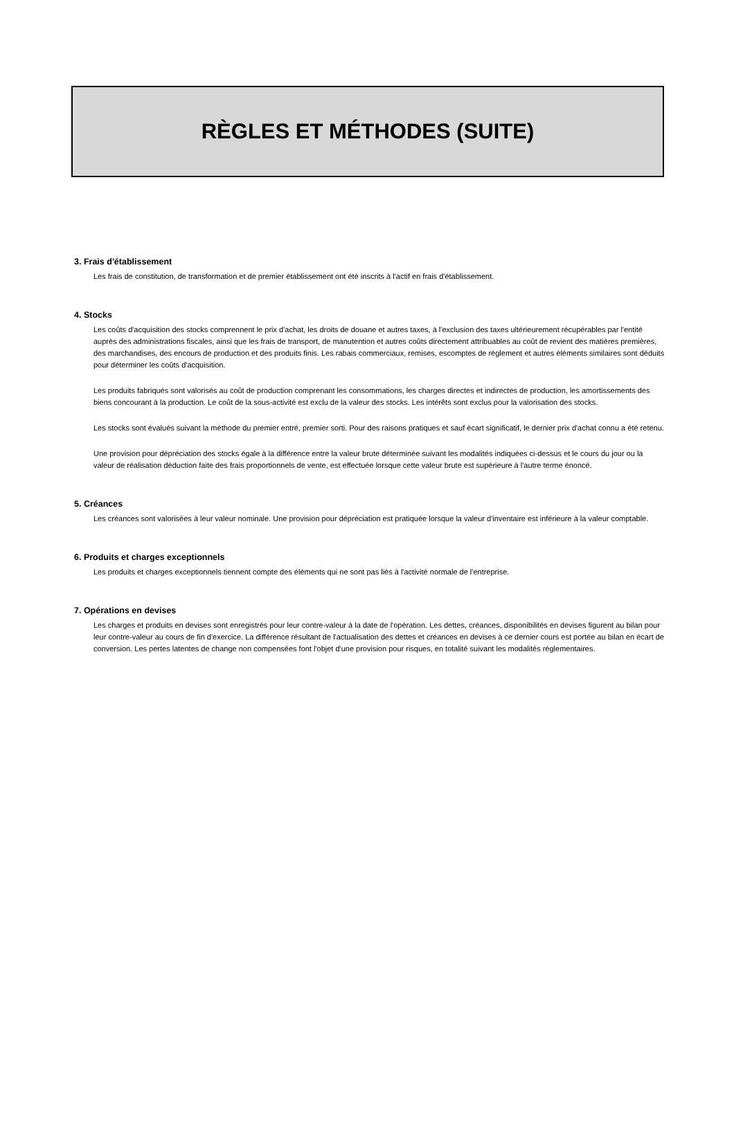RÈGLES ET MÉTHODES (SUITE)
3. Frais d'établissement
Les frais de constitution, de transformation et de premier établissement ont été inscrits à l'actif en frais d'établissement.
4. Stocks
Les coûts d'acquisition des stocks comprennent le prix d'achat, les droits de douane et autres taxes, à l'exclusion des taxes ultérieurement récupérables par l'entité auprès des administrations fiscales, ainsi que les frais de transport, de manutention et autres coûts directement attribuables au coût de revient des matières premières, des marchandises, des encours de production et des produits finis. Les rabais commerciaux, remises, escomptes de règlement et autres éléments similaires sont déduits pour déterminer les coûts d'acquisition.
Les produits fabriqués sont valorisés au coût de production comprenant les consommations, les charges directes et indirectes de production, les amortissements des biens concourant à la production. Le coût de la sous-activité est exclu de la valeur des stocks. Les intérêts sont exclus pour la valorisation des stocks.
Les stocks sont évalués suivant la méthode du premier entré, premier sorti. Pour des raisons pratiques et sauf écart significatif, le dernier prix d'achat connu a été retenu.
Une provision pour dépréciation des stocks égale à la différence entre la valeur brute déterminée suivant les modalités indiquées ci-dessus et le cours du jour ou la valeur de réalisation déduction faite des frais proportionnels de vente, est effectuée lorsque cette valeur brute est supérieure à l'autre terme énoncé.
5. Créances
Les créances sont valorisées à leur valeur nominale. Une provision pour dépréciation est pratiquée lorsque la valeur d'inventaire est inférieure à la valeur comptable.
6. Produits et charges exceptionnels
Les produits et charges exceptionnels tiennent compte des éléments qui ne sont pas liés à l'activité normale de l'entreprise.
7. Opérations en devises
Les charges et produits en devises sont enregistrés pour leur contre-valeur à la date de l'opération. Les dettes, créances, disponibilités en devises figurent au bilan pour leur contre-valeur au cours de fin d'exercice. La différence résultant de l'actualisation des dettes et créances en devises à ce dernier cours est portée au bilan en écart de conversion. Les pertes latentes de change non compensées font l'objet d'une provision pour risques, en totalité suivant les modalités réglementaires.